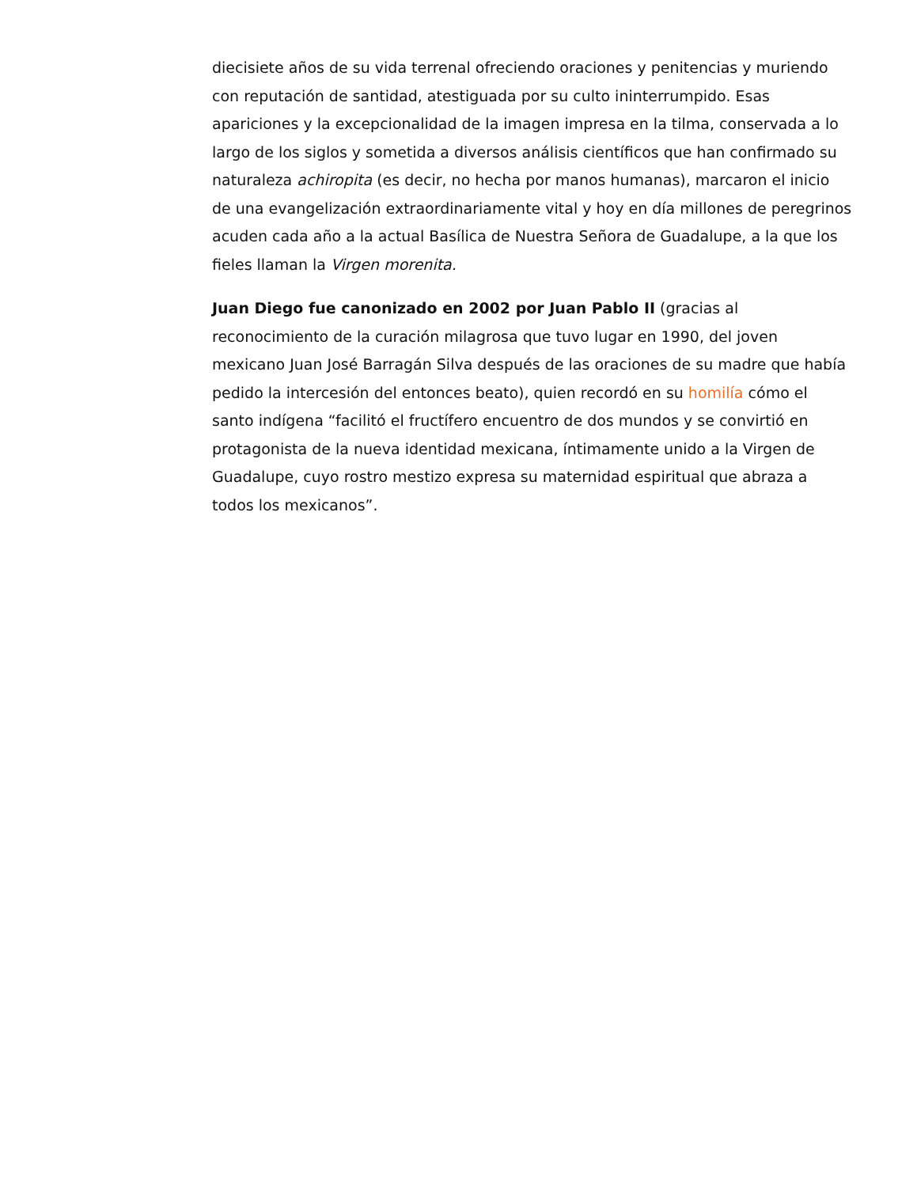diecisiete años de su vida terrenal ofreciendo oraciones y penitencias y muriendo con reputación de santidad, atestiguada por su culto ininterrumpido. Esas apariciones y la excepcionalidad de la imagen impresa en la tilma, conservada a lo largo de los siglos y sometida a diversos análisis científicos que han confirmado su naturaleza achiropita (es decir, no hecha por manos humanas), marcaron el inicio de una evangelización extraordinariamente vital y hoy en día millones de peregrinos acuden cada año a la actual Basílica de Nuestra Señora de Guadalupe, a la que los fieles llaman la Virgen morenita.
Juan Diego fue canonizado en 2002 por Juan Pablo II (gracias al reconocimiento de la curación milagrosa que tuvo lugar en 1990, del joven mexicano Juan José Barragán Silva después de las oraciones de su madre que había pedido la intercesión del entonces beato), quien recordó en su homilía cómo el santo indígena “facilitó el fructífero encuentro de dos mundos y se convirtió en protagonista de la nueva identidad mexicana, íntimamente unido a la Virgen de Guadalupe, cuyo rostro mestizo expresa su maternidad espiritual que abraza a todos los mexicanos”.